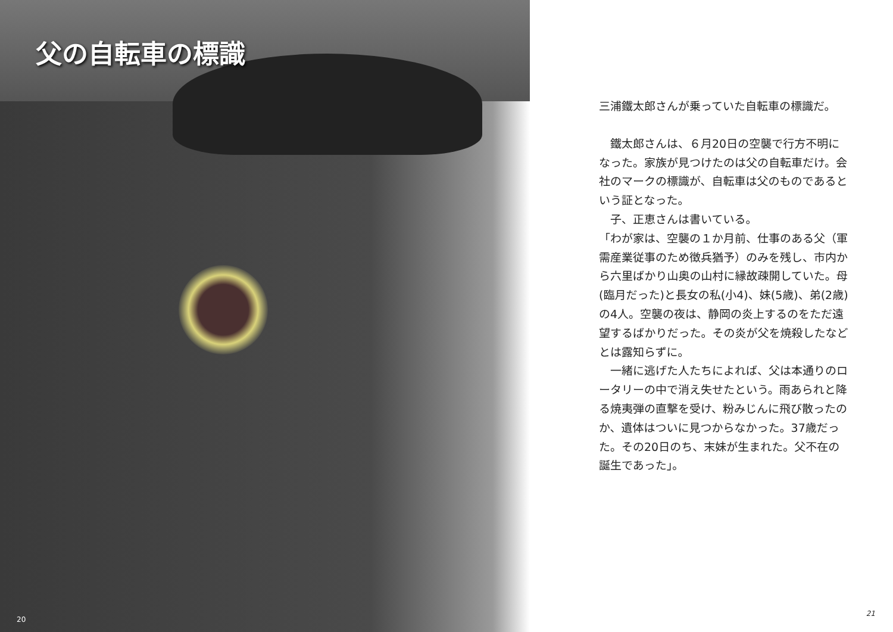父の自転車の標識
20
三浦鐵太郎さんが乗っていた自転車の標識だ。
　鐵太郎さんは、６月20日の空襲で行方不明になった。家族が見つけたのは父の自転車だけ。会社のマークの標識が、自転車は父のものであるという証となった。
　子、正恵さんは書いている。
「わが家は、空襲の１か月前、仕事のある父（軍需産業従事のため徴兵猶予）のみを残し、市内から六里ばかり山奥の山村に縁故疎開していた。母(臨月だった)と長女の私(小4)、妹(5歳)、弟(2歳)の4人。空襲の夜は、静岡の炎上するのをただ遠望するばかりだった。その炎が父を焼殺したなどとは露知らずに。
　一緒に逃げた人たちによれば、父は本通りのロータリーの中で消え失せたという。雨あられと降る焼夷弾の直撃を受け、粉みじんに飛び散ったのか、遺体はついに見つからなかった。37歳だった。その20日のち、末妹が生まれた。父不在の誕生であった」。
21